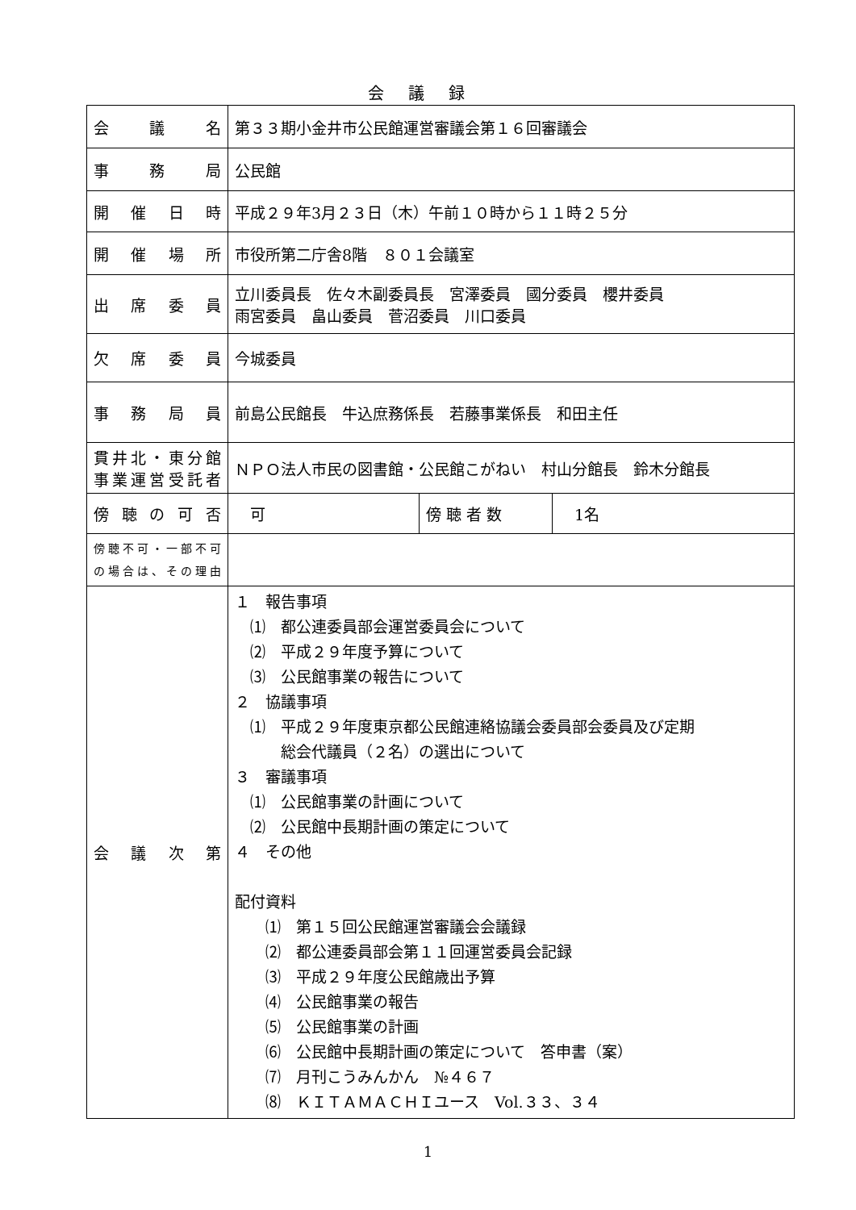会議録
| 会 議 名 | 第３３期小金井市公民館運営審議会第１６回審議会 | | |
| 事 務 局 | 公民館 | | |
| 開 催 日 時 | 平成２９年3月２３日（木）午前１０時から１１時２５分 | | |
| 開 催 場 所 | 市役所第二庁舎8階 ８０１会議室 | | |
| 出 席 委 員 | 立川委員長 佐々木副委員長 宮澤委員 國分委員 櫻井委員 雨宮委員 畠山委員 菅沼委員 川口委員 | | |
| 欠 席 委 員 | 今城委員 | | |
| 事 務 局 員 | 前島公民館長 牛込庶務係長 若藤事業係長 和田主任 | | |
| 貫井北・東分館 事業運営受託者 | ＮＰＯ法人市民の図書館・公民館こがねい 村山分館長 鈴木分館長 | | |
| 傍 聴 の 可 否 | 可 | 傍 聴 者 数 | 1名 |
| 傍聴不可・一部不可 の場合は、その理由 | | | |
| 会 議 次 第 | １ 報告事項 ⑴ 都公連委員部会運営委員会について ⑵ 平成２９年度予算について ⑶ 公民館事業の報告について ２ 協議事項 ⑴ 平成２９年度東京都公民館連絡協議会委員部会委員及び定期 総会代議員（２名）の選出について ３ 審議事項 ⑴ 公民館事業の計画について ⑵ 公民館中長期計画の策定について ４ その他 配付資料 ⑴ 第１５回公民館運営審議会会議録 ⑵ 都公連委員部会第１１回運営委員会記録 ⑶ 平成２９年度公民館歳出予算 ⑷ 公民館事業の報告 ⑸ 公民館事業の計画 ⑹ 公民館中長期計画の策定について 答申書（案） ⑺ 月刊こうみんかん №４６７ ⑻ ＫＩＴＡＭＡＣＨＩユース Vol.３３、３４ | | |
1